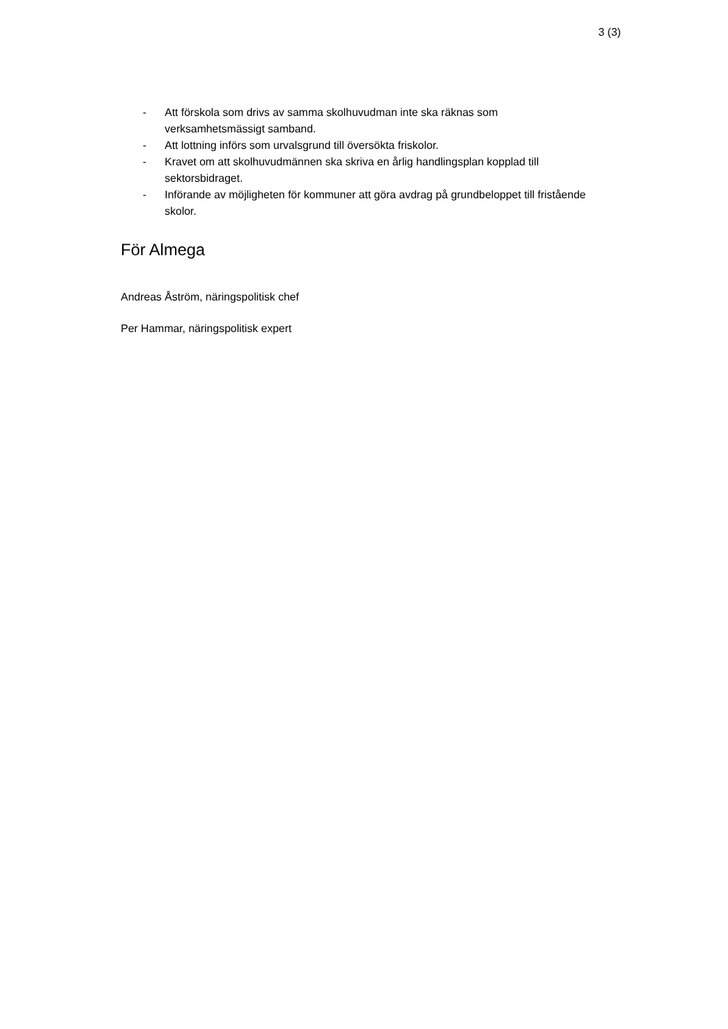3 (3)
- Att förskola som drivs av samma skolhuvudman inte ska räknas som verksamhetsmässigt samband.
- Att lottning införs som urvalsgrund till översökta friskolor.
- Kravet om att skolhuvudmännen ska skriva en årlig handlingsplan kopplad till sektorsbidraget.
- Införande av möjligheten för kommuner att göra avdrag på grundbeloppet till fristående skolor.
För Almega
Andreas Åström, näringspolitisk chef
Per Hammar, näringspolitisk expert